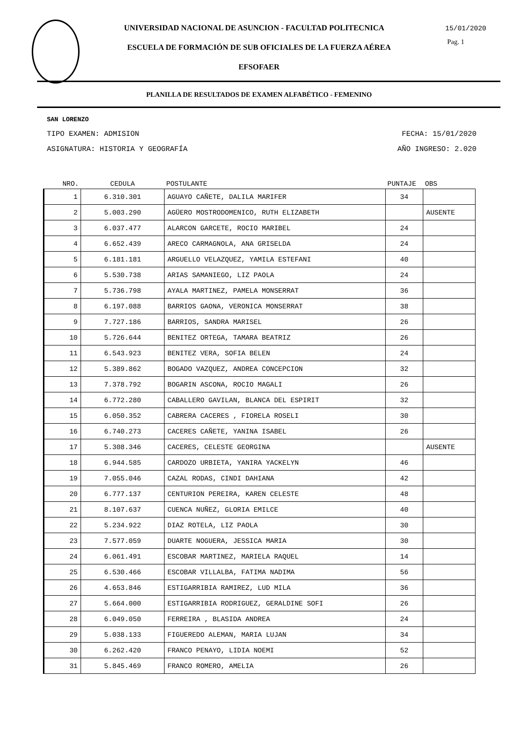UNIVERSIDAD NACIONAL DE ASUNCION - FACULTAD POLITECNICA
ESCUELA DE FORMACIÓN DE SUB OFICIALES DE LA FUERZA AÉREA
EFSOFAER
15/01/2020
Pag. 1
PLANILLA DE RESULTADOS DE EXAMEN ALFABÉTICO - FEMENINO
SAN LORENZO
TIPO EXAMEN: ADMISION FECHA: 15/01/2020
ASIGNATURA: HISTORIA Y GEOGRAFÍA AÑO INGRESO: 2.020
| NRO. | CEDULA | POSTULANTE | PUNTAJE | OBS |
| --- | --- | --- | --- | --- |
| 1 | 6.310.301 | AGUAYO CAÑETE, DALILA MARIFER | 34 | |
| 2 | 5.003.290 | AGÜERO MOSTRODOMENICO, RUTH ELIZABETH | | AUSENTE |
| 3 | 6.037.477 | ALARCON GARCETE, ROCIO MARIBEL | 24 | |
| 4 | 6.652.439 | ARECO CARMAGNOLA, ANA GRISELDA | 24 | |
| 5 | 6.181.181 | ARGUELLO VELAZQUEZ, YAMILA ESTEFANI | 40 | |
| 6 | 5.530.738 | ARIAS SAMANIEGO, LIZ PAOLA | 24 | |
| 7 | 5.736.798 | AYALA MARTINEZ, PAMELA MONSERRAT | 36 | |
| 8 | 6.197.088 | BARRIOS GAONA, VERONICA MONSERRAT | 38 | |
| 9 | 7.727.186 | BARRIOS, SANDRA MARISEL | 26 | |
| 10 | 5.726.644 | BENITEZ ORTEGA, TAMARA BEATRIZ | 26 | |
| 11 | 6.543.923 | BENITEZ VERA, SOFIA BELEN | 24 | |
| 12 | 5.389.862 | BOGADO VAZQUEZ, ANDREA CONCEPCION | 32 | |
| 13 | 7.378.792 | BOGARIN ASCONA, ROCIO MAGALI | 26 | |
| 14 | 6.772.280 | CABALLERO GAVILAN, BLANCA DEL ESPIRIT | 32 | |
| 15 | 6.050.352 | CABRERA CACERES , FIORELA ROSELI | 30 | |
| 16 | 6.740.273 | CACERES CAÑETE, YANINA ISABEL | 26 | |
| 17 | 5.308.346 | CACERES, CELESTE GEORGINA | | AUSENTE |
| 18 | 6.944.585 | CARDOZO URBIETA, YANIRA YACKELYN | 46 | |
| 19 | 7.055.046 | CAZAL RODAS, CINDI DAHIANA | 42 | |
| 20 | 6.777.137 | CENTURION PEREIRA, KAREN CELESTE | 48 | |
| 21 | 8.107.637 | CUENCA NUÑEZ, GLORIA EMILCE | 40 | |
| 22 | 5.234.922 | DIAZ ROTELA, LIZ PAOLA | 30 | |
| 23 | 7.577.059 | DUARTE NOGUERA, JESSICA MARIA | 30 | |
| 24 | 6.061.491 | ESCOBAR MARTINEZ, MARIELA RAQUEL | 14 | |
| 25 | 6.530.466 | ESCOBAR VILLALBA, FATIMA NADIMA | 56 | |
| 26 | 4.653.846 | ESTIGARRIBIA RAMIREZ, LUD MILA | 36 | |
| 27 | 5.664.000 | ESTIGARRIBIA RODRIGUEZ, GERALDINE SOFI | 26 | |
| 28 | 6.049.050 | FERREIRA , BLASIDA ANDREA | 24 | |
| 29 | 5.038.133 | FIGUEREDO ALEMAN, MARIA LUJAN | 34 | |
| 30 | 6.262.420 | FRANCO PENAYO, LIDIA NOEMI | 52 | |
| 31 | 5.845.469 | FRANCO ROMERO, AMELIA | 26 | |